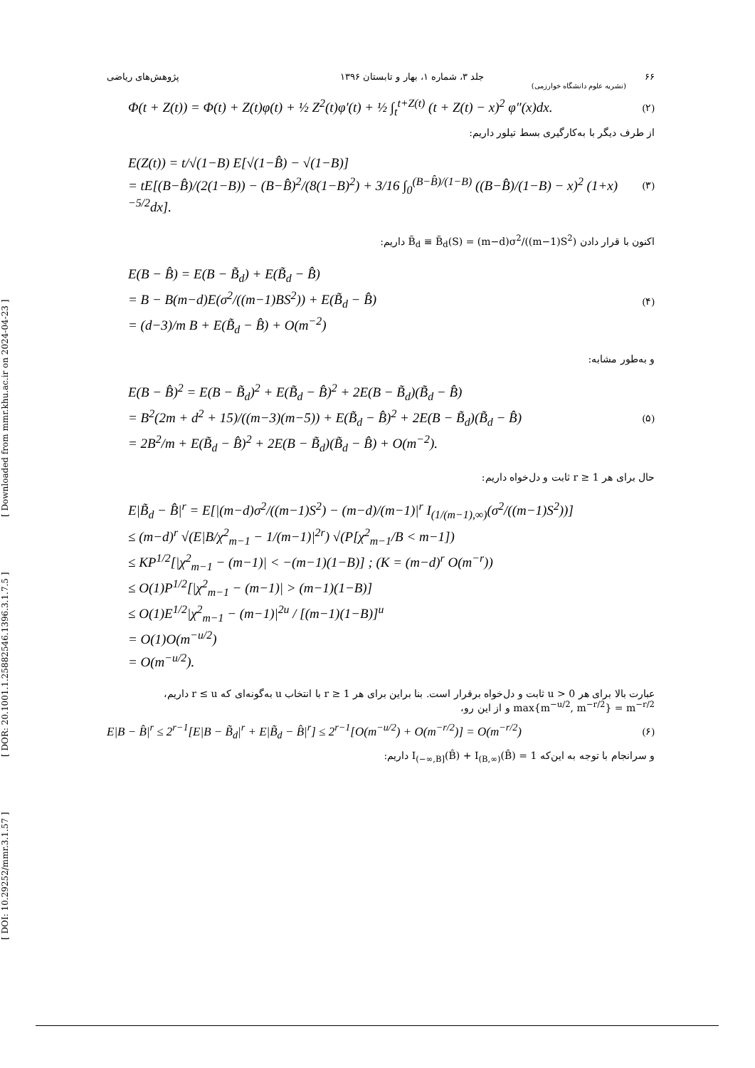[ DOI: 10.29252/mmr.3.1.57 ] [ DOR: 20.1001.1.25882546.1396.3.1.7.5 ] [ Downloaded from mmr.khu.ac.ir on 2024-04-23 ]
۶۶ جلد ۳، شماره ۱، بهار و تابستان ۱۳۹۶ پژوهش‌های ریاضی
(نشریه علوم دانشگاه خوارزمی)
Φ(t + Z(t)) = Φ(t) + Z(t)φ(t) + ½ Z<sup>2</sup>(t)φ′(t) + ½ ∫<sub>t</sub><sup>t+Z(t)</sup> (t + Z(t) − x)<sup>2</sup> φ″(x)dx. (۲)
از طرف دیگر با به‌کارگیری بسط تیلور داریم:
E(Z(t)) = t/√(1−B) E[√(1−B̂) − √(1−B)]
= tE[(B−B̂)/(2(1−B)) − (B−B̂)<sup>2</sup>/(8(1−B)<sup>2</sup>) + 3/16 ∫<sub>0</sub><sup>(B−B̂)/(1−B)</sup> ((B−B̂)/(1−B) − x)<sup>2</sup> (1+x)<sup>−5/2</sup>dx].
(۳)
اکنون با قرار دادن B̃<sub>d</sub> ≡ B̃<sub>d</sub>(S) = (m−d)σ<sup>2</sup>/((m−1)S<sup>2</sup>) داریم:
E(B − B̂) = E(B − B̃<sub>d</sub>) + E(B̃<sub>d</sub> − B̂)
= B − B(m−d)E(σ<sup>2</sup>/((m−1)BS<sup>2</sup>)) + E(B̃<sub>d</sub> − B̂)
= (d−3)/m B + E(B̃<sub>d</sub> − B̂) + O(m<sup>−2</sup>)
(۴)
و به‌طور مشابه:
E(B − B̂)<sup>2</sup> = E(B − B̃<sub>d</sub>)<sup>2</sup> + E(B̃<sub>d</sub> − B̂)<sup>2</sup> + 2E(B − B̃<sub>d</sub>)(B̃<sub>d</sub> − B̂)
= B<sup>2</sup>(2m + d<sup>2</sup> + 15)/((m−3)(m−5)) + E(B̃<sub>d</sub> − B̂)<sup>2</sup> + 2E(B − B̃<sub>d</sub>)(B̃<sub>d</sub> − B̂)
= 2B<sup>2</sup>/m + E(B̃<sub>d</sub> − B̂)<sup>2</sup> + 2E(B − B̃<sub>d</sub>)(B̃<sub>d</sub> − B̂) + O(m<sup>−2</sup>).
(۵)
حال برای هر 1 ≤ r ثابت و دل‌خواه داریم:
E|B̃<sub>d</sub> − B̂|<sup>r</sup> = E[|(m−d)σ<sup>2</sup>/((m−1)S<sup>2</sup>) − (m−d)/(m−1)|<sup>r</sup> I<sub>(1/(m−1),∞)</sub>(σ<sup>2</sup>/((m−1)S<sup>2</sup>))]
≤ (m−d)<sup>r</sup> √(E|B/χ<sup>2</sup><sub>m−1</sub> − 1/(m−1)|<sup>2r</sup>) √(P[χ<sup>2</sup><sub>m−1</sub>/B < m−1])
≤ KP<sup>1/2</sup>[|χ<sup>2</sup><sub>m−1</sub> − (m−1)| < −(m−1)(1−B)] ; (K = (m−d)<sup>r</sup> O(m<sup>−r</sup>))
≤ O(1)P<sup>1/2</sup>[|χ<sup>2</sup><sub>m−1</sub> − (m−1)| > (m−1)(1−B)]
≤ O(1)E<sup>1/2</sup>|χ<sup>2</sup><sub>m−1</sub> − (m−1)|<sup>2u</sup> / [(m−1)(1−B)]<sup>u</sup>
= O(1)O(m<sup>−u/2</sup>)
= O(m<sup>−u/2</sup>).
عبارت بالا برای هر 0 < u ثابت و دل‌خواه برقرار است. بنا براین برای هر 1 ≤ r با انتخاب u به‌گونه‌ای که r ≤ u داریم، max{m<sup>−u/2</sup>, m<sup>−r/2</sup>} = m<sup>−r/2</sup> و از این رو،
E|B − B̂|<sup>r</sup> ≤ 2<sup>r−1</sup>[E|B − B̃<sub>d</sub>|<sup>r</sup> + E|B̃<sub>d</sub> − B̂|<sup>r</sup>] ≤ 2<sup>r−1</sup>[O(m<sup>−u/2</sup>) + O(m<sup>−r/2</sup>)] = O(m<sup>−r/2</sup>) (۶)
و سرانجام با توجه به این‌که I<sub>(−∞,B]</sub>(B̂) + I<sub>(B,∞)</sub>(B̂) = 1 داریم: